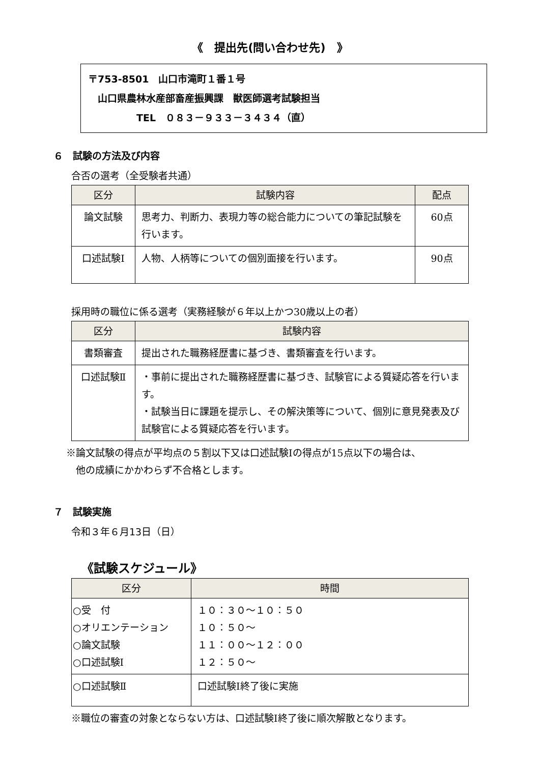《　提出先(問い合わせ先)　》
〒753-8501　山口市滝町１番１号
　山口県農林水産部畜産振興課　獣医師選考試験担当
　　　　　TEL　０８３－９３３－３４３４（直）
６　試験の方法及び内容
合否の選考（全受験者共通）
| 区分 | 試験内容 | 配点 |
| --- | --- | --- |
| 論文試験 | 思考力、判断力、表現力等の総合能力についての筆記試験を行います。 | 60点 |
| 口述試験Ⅰ | 人物、人柄等についての個別面接を行います。 | 90点 |
採用時の職位に係る選考（実務経験が６年以上かつ30歳以上の者）
| 区分 | 試験内容 |
| --- | --- |
| 書類審査 | 提出された職務経歴書に基づき、書類審査を行います。 |
| 口述試験Ⅱ | ・事前に提出された職務経歴書に基づき、試験官による質疑応答を行います。 ・試験当日に課題を提示し、その解決策等について、個別に意見発表及び試験官による質疑応答を行います。 |
※論文試験の得点が平均点の５割以下又は口述試験Ⅰの得点が15点以下の場合は、
　他の成績にかかわらず不合格とします。
７　試験実施
令和３年６月13日（日）
《試験スケジュール》
| 区分 | 時間 |
| --- | --- |
| ○受 付 ○オリエンテーション ○論文試験 ○口述試験Ⅰ | １０：３０～１０：５０ １０：５０～ １１：００～１２：００ １２：５０～ |
| ○口述試験Ⅱ | 口述試験Ⅰ終了後に実施 |
※職位の審査の対象とならない方は、口述試験Ⅰ終了後に順次解散となります。